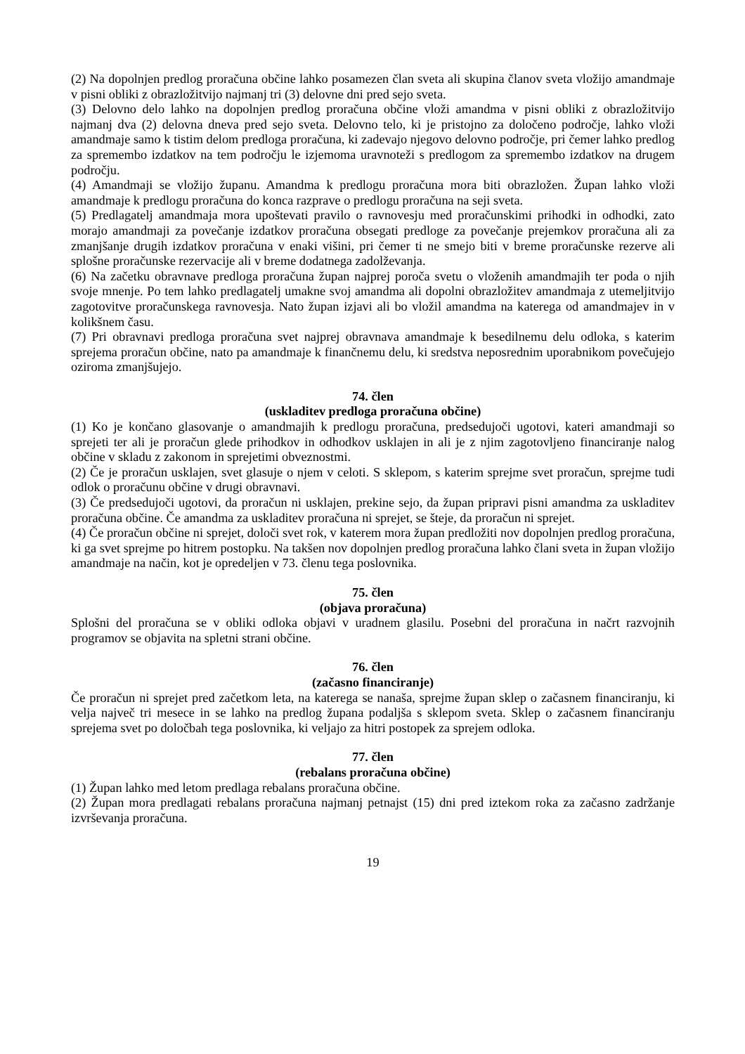(2) Na dopolnjen predlog proračuna občine lahko posamezen član sveta ali skupina članov sveta vložijo amandmaje v pisni obliki z obrazložitvijo najmanj tri (3) delovne dni pred sejo sveta.
(3) Delovno delo lahko na dopolnjen predlog proračuna občine vloži amandma v pisni obliki z obrazložitvijo najmanj dva (2) delovna dneva pred sejo sveta. Delovno telo, ki je pristojno za določeno področje, lahko vloži amandmaje samo k tistim delom predloga proračuna, ki zadevajo njegovo delovno področje, pri čemer lahko predlog za spremembo izdatkov na tem področju le izjemoma uravnoteži s predlogom za spremembo izdatkov na drugem področju.
(4) Amandmaji se vložijo županu. Amandma k predlogu proračuna mora biti obrazložen. Župan lahko vloži amandmaje k predlogu proračuna do konca razprave o predlogu proračuna na seji sveta.
(5) Predlagatelj amandmaja mora upoštevati pravilo o ravnovesju med proračunskimi prihodki in odhodki, zato morajo amandmaji za povečanje izdatkov proračuna obsegati predloge za povečanje prejemkov proračuna ali za zmanjšanje drugih izdatkov proračuna v enaki višini, pri čemer ti ne smejo biti v breme proračunske rezerve ali splošne proračunske rezervacije ali v breme dodatnega zadolževanja.
(6) Na začetku obravnave predloga proračuna župan najprej poroča svetu o vloženih amandmajih ter poda o njih svoje mnenje. Po tem lahko predlagatelj umakne svoj amandma ali dopolni obrazložitev amandmaja z utemeljitvijo zagotovitve proračunskega ravnovesja. Nato župan izjavi ali bo vložil amandma na katerega od amandmajev in v kolikšnem času.
(7) Pri obravnavi predloga proračuna svet najprej obravnava amandmaje k besedilnemu delu odloka, s katerim sprejema proračun občine, nato pa amandmaje k finančnemu delu, ki sredstva neposrednim uporabnikom povečujejo oziroma zmanjšujejo.
74. člen
(uskladitev predloga proračuna občine)
(1) Ko je končano glasovanje o amandmajih k predlogu proračuna, predsedujoči ugotovi, kateri amandmaji so sprejeti ter ali je proračun glede prihodkov in odhodkov usklajen in ali je z njim zagotovljeno financiranje nalog občine v skladu z zakonom in sprejetimi obveznostmi.
(2) Če je proračun usklajen, svet glasuje o njem v celoti. S sklepom, s katerim sprejme svet proračun, sprejme tudi odlok o proračunu občine v drugi obravnavi.
(3) Če predsedujoči ugotovi, da proračun ni usklajen, prekine sejo, da župan pripravi pisni amandma za uskladitev proračuna občine. Če amandma za uskladitev proračuna ni sprejet, se šteje, da proračun ni sprejet.
(4) Če proračun občine ni sprejet, določi svet rok, v katerem mora župan predložiti nov dopolnjen predlog proračuna, ki ga svet sprejme po hitrem postopku. Na takšen nov dopolnjen predlog proračuna lahko člani sveta in župan vložijo amandmaje na način, kot je opredeljen v 73. členu tega poslovnika.
75. člen
(objava proračuna)
Splošni del proračuna se v obliki odloka objavi v uradnem glasilu. Posebni del proračuna in načrt razvojnih programov se objavita na spletni strani občine.
76. člen
(začasno financiranje)
Če proračun ni sprejet pred začetkom leta, na katerega se nanaša, sprejme župan sklep o začasnem financiranju, ki velja največ tri mesece in se lahko na predlog župana podaljša s sklepom sveta. Sklep o začasnem financiranju sprejema svet po določbah tega poslovnika, ki veljajo za hitri postopek za sprejem odloka.
77. člen
(rebalans proračuna občine)
(1) Župan lahko med letom predlaga rebalans proračuna občine.
(2) Župan mora predlagati rebalans proračuna najmanj petnajst (15) dni pred iztekom roka za začasno zadržanje izvrševanja proračuna.
19